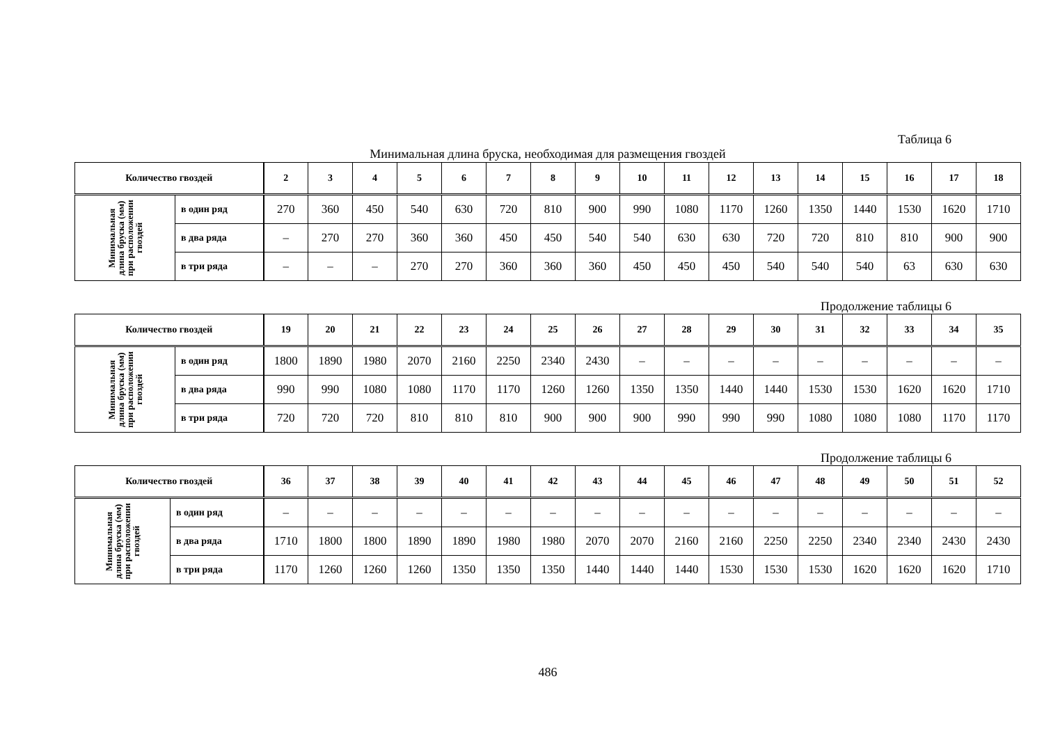Таблица 6
Минимальная длина бруска, необходимая для размещения гвоздей
| Количество гвоздей | | 2 | 3 | 4 | 5 | 6 | 7 | 8 | 9 | 10 | 11 | 12 | 13 | 14 | 15 | 16 | 17 | 18 |
| --- | --- | --- | --- | --- | --- | --- | --- | --- | --- | --- | --- | --- | --- | --- | --- | --- | --- | --- |
| Минимальная длина бруска (мм) при расположении гвоздей | в один ряд | 270 | 360 | 450 | 540 | 630 | 720 | 810 | 900 | 990 | 1080 | 1170 | 1260 | 1350 | 1440 | 1530 | 1620 | 1710 |
| | в два ряда | – | 270 | 270 | 360 | 360 | 450 | 450 | 540 | 540 | 630 | 630 | 720 | 720 | 810 | 810 | 900 | 900 |
| | в три ряда | – | – | – | 270 | 270 | 360 | 360 | 360 | 450 | 450 | 450 | 540 | 540 | 540 | 63 | 630 | 630 |
Продолжение таблицы 6
| Количество гвоздей | | 19 | 20 | 21 | 22 | 23 | 24 | 25 | 26 | 27 | 28 | 29 | 30 | 31 | 32 | 33 | 34 | 35 |
| --- | --- | --- | --- | --- | --- | --- | --- | --- | --- | --- | --- | --- | --- | --- | --- | --- | --- | --- |
| Минимальная длина бруска (мм) при расположении гвоздей | в один ряд | 1800 | 1890 | 1980 | 2070 | 2160 | 2250 | 2340 | 2430 | – | – | – | – | – | – | – | – | – |
| | в два ряда | 990 | 990 | 1080 | 1080 | 1170 | 1170 | 1260 | 1260 | 1350 | 1350 | 1440 | 1440 | 1530 | 1530 | 1620 | 1620 | 1710 |
| | в три ряда | 720 | 720 | 720 | 810 | 810 | 810 | 900 | 900 | 900 | 990 | 990 | 990 | 1080 | 1080 | 1080 | 1170 | 1170 |
Продолжение таблицы 6
| Количество гвоздей | | 36 | 37 | 38 | 39 | 40 | 41 | 42 | 43 | 44 | 45 | 46 | 47 | 48 | 49 | 50 | 51 | 52 |
| --- | --- | --- | --- | --- | --- | --- | --- | --- | --- | --- | --- | --- | --- | --- | --- | --- | --- | --- |
| Минимальная длина бруска (мм) при расположении гвоздей | в один ряд | – | – | – | – | – | – | – | – | – | – | – | – | – | – | – | – | – |
| | в два ряда | 1710 | 1800 | 1800 | 1890 | 1890 | 1980 | 1980 | 2070 | 2070 | 2160 | 2160 | 2250 | 2250 | 2340 | 2340 | 2430 | 2430 |
| | в три ряда | 1170 | 1260 | 1260 | 1260 | 1350 | 1350 | 1350 | 1440 | 1440 | 1440 | 1530 | 1530 | 1530 | 1620 | 1620 | 1620 | 1710 |
486